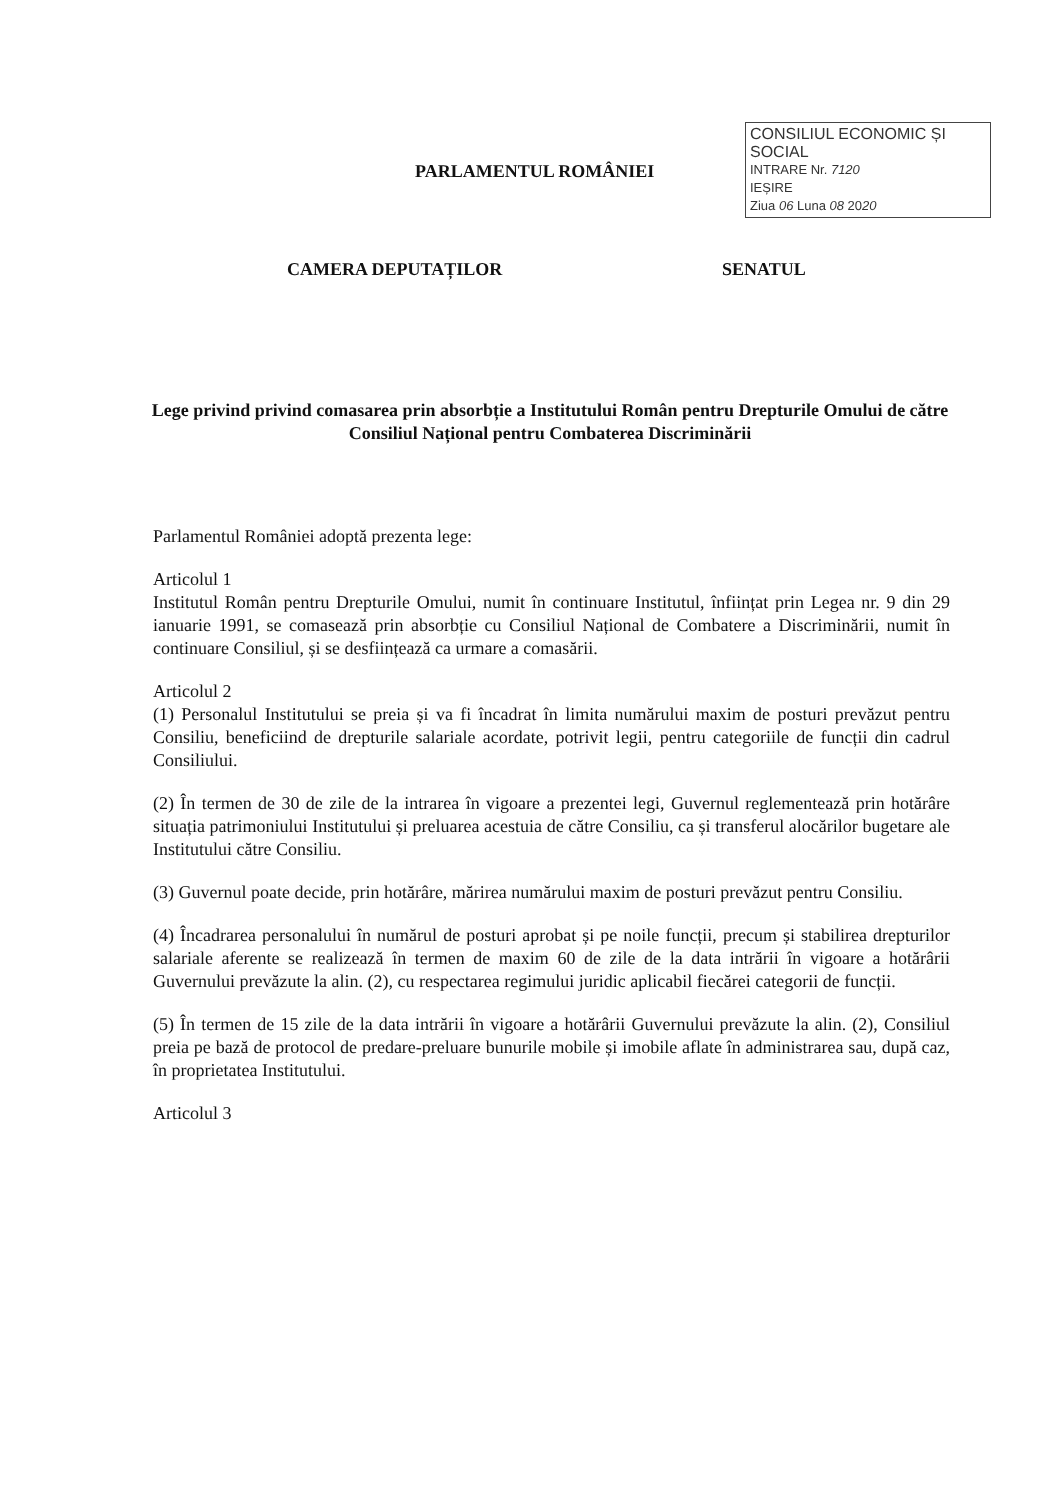PARLAMENTUL ROMÂNIEI
CONSILIUL ECONOMIC ȘI SOCIAL
INTRARE Nr. 7120
IEȘIRE
Ziua 06 Luna 08 2020
CAMERA DEPUTAȚILOR SENATUL
Lege privind privind comasarea prin absorbție a Institutului Român pentru Drepturile Omului de către Consiliul Național pentru Combaterea Discriminării
Parlamentul României adoptă prezenta lege:
Articolul 1
Institutul Român pentru Drepturile Omului, numit în continuare Institutul, înființat prin Legea nr. 9 din 29 ianuarie 1991, se comasează prin absorbție cu Consiliul Național de Combatere a Discriminării, numit în continuare Consiliul, și se desființează ca urmare a comasării.
Articolul 2
(1) Personalul Institutului se preia și va fi încadrat în limita numărului maxim de posturi prevăzut pentru Consiliu, beneficiind de drepturile salariale acordate, potrivit legii, pentru categoriile de funcții din cadrul Consiliului.
(2) În termen de 30 de zile de la intrarea în vigoare a prezentei legi, Guvernul reglementează prin hotărâre situația patrimoniului Institutului și preluarea acestuia de către Consiliu, ca și transferul alocărilor bugetare ale Institutului către Consiliu.
(3) Guvernul poate decide, prin hotărâre, mărirea numărului maxim de posturi prevăzut pentru Consiliu.
(4) Încadrarea personalului în numărul de posturi aprobat și pe noile funcții, precum și stabilirea drepturilor salariale aferente se realizează în termen de maxim 60 de zile de la data intrării în vigoare a hotărârii Guvernului prevăzute la alin. (2), cu respectarea regimului juridic aplicabil fiecărei categorii de funcții.
(5) În termen de 15 zile de la data intrării în vigoare a hotărârii Guvernului prevăzute la alin. (2), Consiliul preia pe bază de protocol de predare-preluare bunurile mobile și imobile aflate în administrarea sau, după caz, în proprietatea Institutului.
Articolul 3